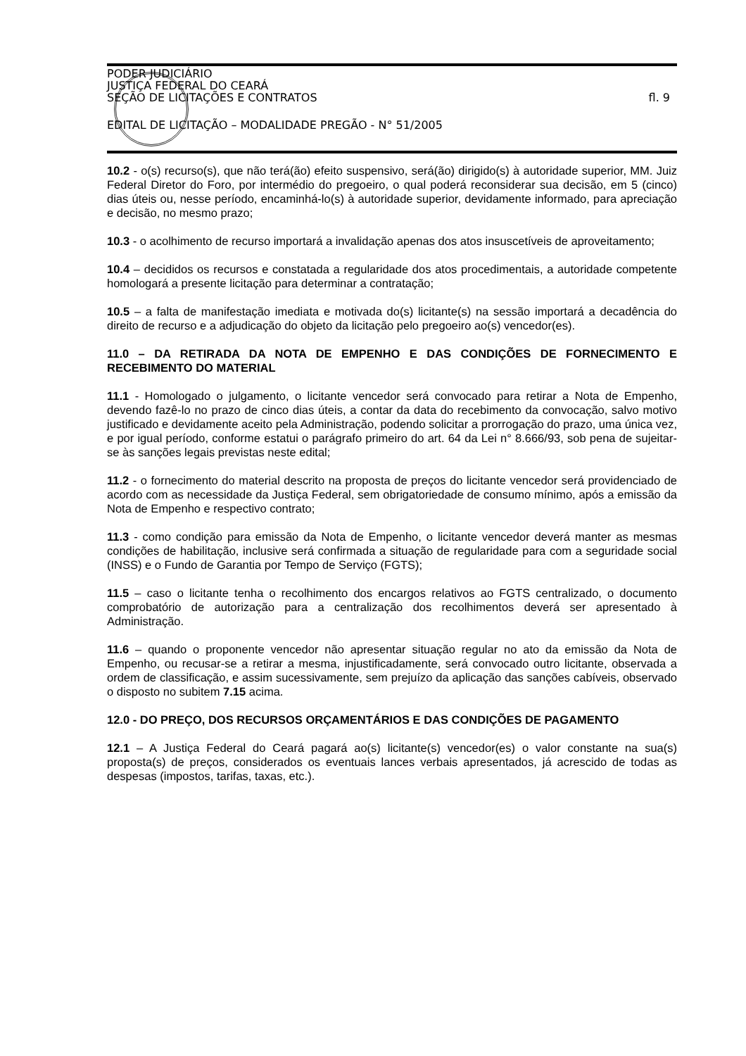PODER JUDICIÁRIO
JUSTIÇA FEDERAL DO CEARÁ
SEÇÃO DE LICITAÇÕES E CONTRATOS fl. 9
EDITAL DE LICITAÇÃO – MODALIDADE PREGÃO - N° 51/2005
10.2 - o(s) recurso(s), que não terá(ão) efeito suspensivo, será(ão) dirigido(s) à autoridade superior, MM. Juiz Federal Diretor do Foro, por intermédio do pregoeiro, o qual poderá reconsiderar sua decisão, em 5 (cinco) dias úteis ou, nesse período, encaminhá-lo(s) à autoridade superior, devidamente informado, para apreciação e decisão, no mesmo prazo;
10.3 - o acolhimento de recurso importará a invalidação apenas dos atos insuscetíveis de aproveitamento;
10.4 – decididos os recursos e constatada a regularidade dos atos procedimentais, a autoridade competente homologará a presente licitação para determinar a contratação;
10.5 – a falta de manifestação imediata e motivada do(s) licitante(s) na sessão importará a decadência do direito de recurso e a adjudicação do objeto da licitação pelo pregoeiro ao(s) vencedor(es).
11.0 – DA RETIRADA DA NOTA DE EMPENHO E DAS CONDIÇÕES DE FORNECIMENTO E RECEBIMENTO DO MATERIAL
11.1 - Homologado o julgamento, o licitante vencedor será convocado para retirar a Nota de Empenho, devendo fazê-lo no prazo de cinco dias úteis, a contar da data do recebimento da convocação, salvo motivo justificado e devidamente aceito pela Administração, podendo solicitar a prorrogação do prazo, uma única vez, e por igual período, conforme estatui o parágrafo primeiro do art. 64 da Lei n° 8.666/93, sob pena de sujeitar-se às sanções legais previstas neste edital;
11.2 - o fornecimento do material descrito na proposta de preços do licitante vencedor será providenciado de acordo com as necessidade da Justiça Federal, sem obrigatoriedade de consumo mínimo, após a emissão da Nota de Empenho e respectivo contrato;
11.3 - como condição para emissão da Nota de Empenho, o licitante vencedor deverá manter as mesmas condições de habilitação, inclusive será confirmada a situação de regularidade para com a seguridade social (INSS) e o Fundo de Garantia por Tempo de Serviço (FGTS);
11.5 – caso o licitante tenha o recolhimento dos encargos relativos ao FGTS centralizado, o documento comprobatório de autorização para a centralização dos recolhimentos deverá ser apresentado à Administração.
11.6 – quando o proponente vencedor não apresentar situação regular no ato da emissão da Nota de Empenho, ou recusar-se a retirar a mesma, injustificadamente, será convocado outro licitante, observada a ordem de classificação, e assim sucessivamente, sem prejuízo da aplicação das sanções cabíveis, observado o disposto no subitem 7.15 acima.
12.0 - DO PREÇO, DOS RECURSOS ORÇAMENTÁRIOS E DAS CONDIÇÕES DE PAGAMENTO
12.1 – A Justiça Federal do Ceará pagará ao(s) licitante(s) vencedor(es) o valor constante na sua(s) proposta(s) de preços, considerados os eventuais lances verbais apresentados, já acrescido de todas as despesas (impostos, tarifas, taxas, etc.).